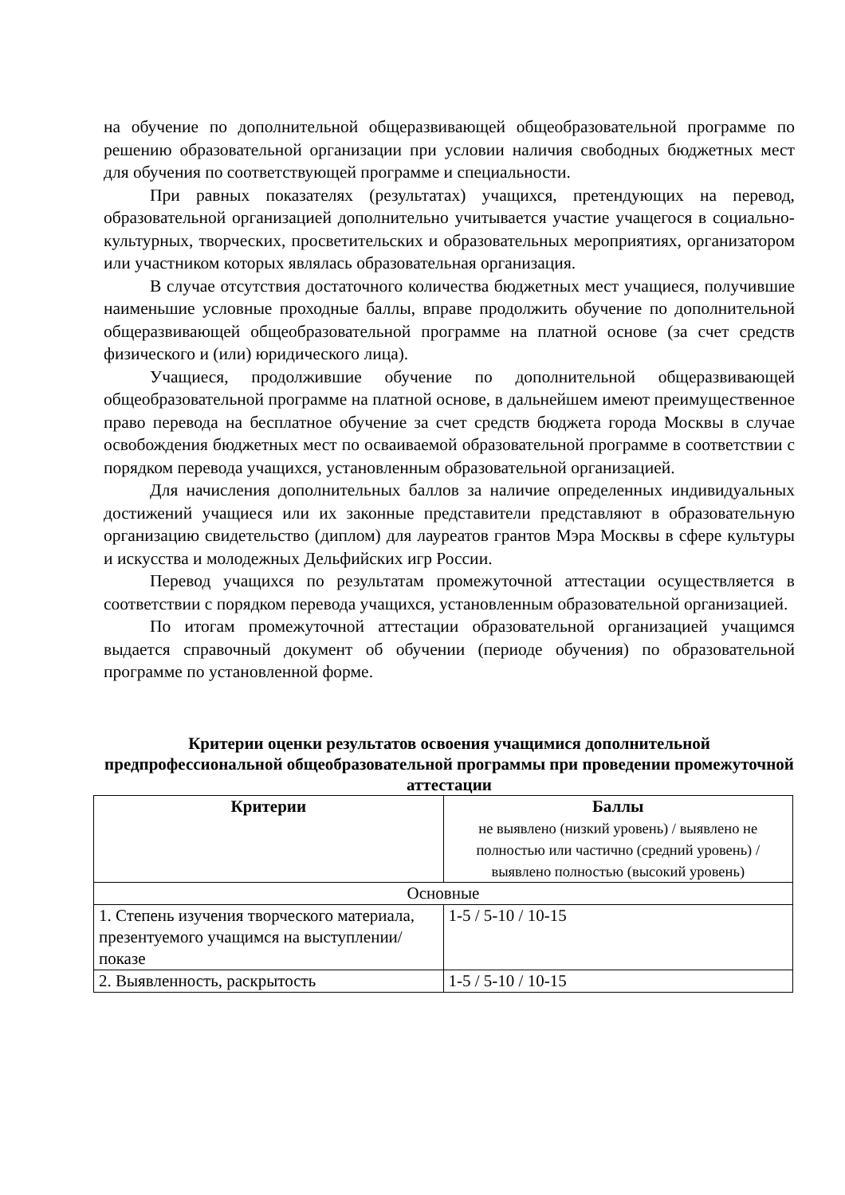на обучение по дополнительной общеразвивающей общеобразовательной программе по решению образовательной организации при условии наличия свободных бюджетных мест для обучения по соответствующей программе и специальности.
При равных показателях (результатах) учащихся, претендующих на перевод, образовательной организацией дополнительно учитывается участие учащегося в социально-культурных, творческих, просветительских и образовательных мероприятиях, организатором или участником которых являлась образовательная организация.
В случае отсутствия достаточного количества бюджетных мест учащиеся, получившие наименьшие условные проходные баллы, вправе продолжить обучение по дополнительной общеразвивающей общеобразовательной программе на платной основе (за счет средств физического и (или) юридического лица).
Учащиеся, продолжившие обучение по дополнительной общеразвивающей общеобразовательной программе на платной основе, в дальнейшем имеют преимущественное право перевода на бесплатное обучение за счет средств бюджета города Москвы в случае освобождения бюджетных мест по осваиваемой образовательной программе в соответствии с порядком перевода учащихся, установленным образовательной организацией.
Для начисления дополнительных баллов за наличие определенных индивидуальных достижений учащиеся или их законные представители представляют в образовательную организацию свидетельство (диплом) для лауреатов грантов Мэра Москвы в сфере культуры и искусства и молодежных Дельфийских игр России.
Перевод учащихся по результатам промежуточной аттестации осуществляется в соответствии с порядком перевода учащихся, установленным образовательной организацией.
По итогам промежуточной аттестации образовательной организацией учащимся выдается справочный документ об обучении (периоде обучения) по образовательной программе по установленной форме.
Критерии оценки результатов освоения учащимися дополнительной предпрофессиональной общеобразовательной программы при проведении промежуточной аттестации
| Критерии | Баллы не выявлено (низкий уровень) / выявлено не полностью или частично (средний уровень) / выявлено полностью (высокий уровень) |
| --- | --- |
| Основные | |
| 1. Степень изучения творческого материала, презентуемого учащимся на выступлении/показе | 1-5 / 5-10 / 10-15 |
| 2. Выявленность, раскрытость | 1-5 / 5-10 / 10-15 |